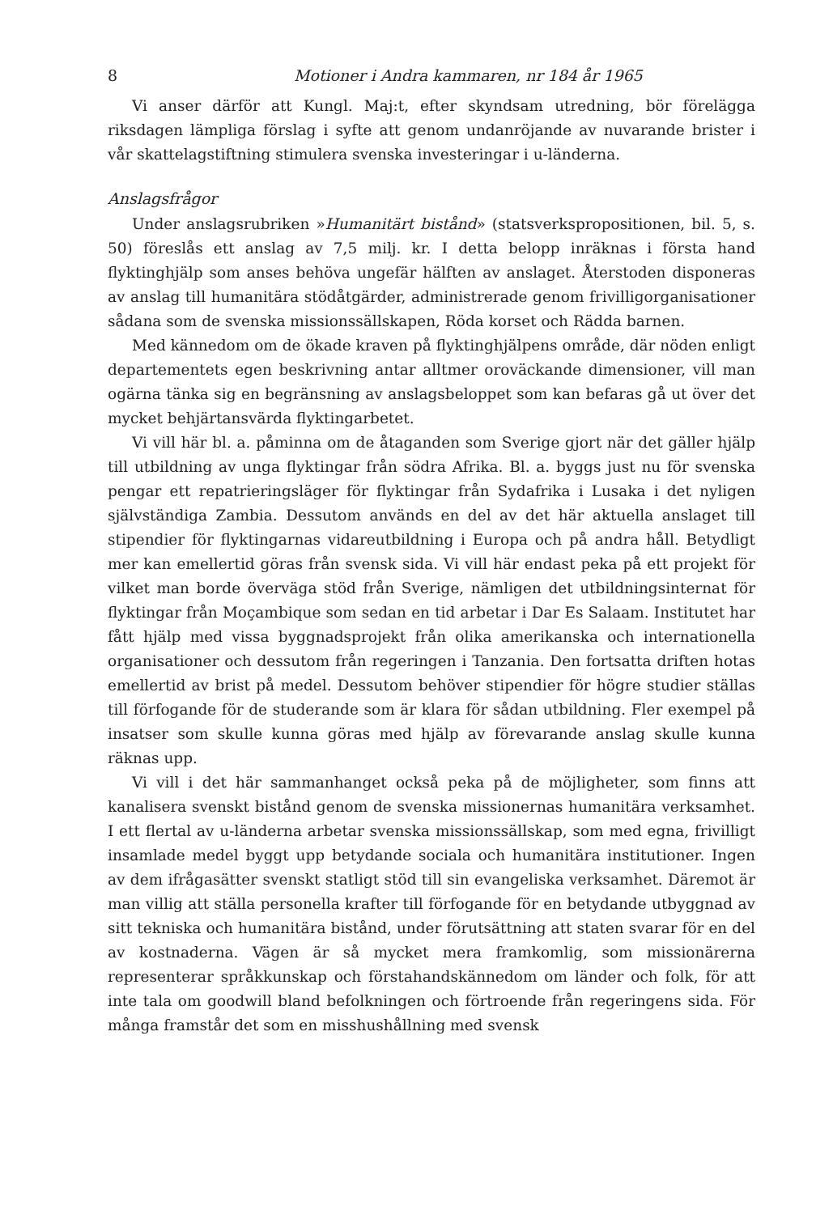8 Motioner i Andra kammaren, nr 184 år 1965
Vi anser därför att Kungl. Maj:t, efter skyndsam utredning, bör förelägga riksdagen lämpliga förslag i syfte att genom undanröjande av nuvarande brister i vår skattelagstiftning stimulera svenska investeringar i u-länderna.
Anslagsfrågor
Under anslagsrubriken »Humanitärt bistånd» (statsverkspropositionen, bil. 5, s. 50) föreslås ett anslag av 7,5 milj. kr. I detta belopp inräknas i första hand flyktinghjälp som anses behöva ungefär hälften av anslaget. Återstoden disponeras av anslag till humanitära stödåtgärder, administrerade genom frivilligorganisationer sådana som de svenska missionssällskapen, Röda korset och Rädda barnen.
Med kännedom om de ökade kraven på flyktinghjälpens område, där nöden enligt departementets egen beskrivning antar alltmer oroväckande dimensioner, vill man ogärna tänka sig en begränsning av anslagsbeloppet som kan befaras gå ut över det mycket behjärtansvärda flyktingarbetet.
Vi vill här bl. a. påminna om de åtaganden som Sverige gjort när det gäller hjälp till utbildning av unga flyktingar från södra Afrika. Bl. a. byggs just nu för svenska pengar ett repatrieringsläger för flyktingar från Sydafrika i Lusaka i det nyligen självständiga Zambia. Dessutom används en del av det här aktuella anslaget till stipendier för flyktingarnas vidareutbildning i Europa och på andra håll. Betydligt mer kan emellertid göras från svensk sida. Vi vill här endast peka på ett projekt för vilket man borde överväga stöd från Sverige, nämligen det utbildningsinternat för flyktingar från Moçambique som sedan en tid arbetar i Dar Es Salaam. Institutet har fått hjälp med vissa byggnadsprojekt från olika amerikanska och internationella organisationer och dessutom från regeringen i Tanzania. Den fortsatta driften hotas emellertid av brist på medel. Dessutom behöver stipendier för högre studier ställas till förfogande för de studerande som är klara för sådan utbildning. Fler exempel på insatser som skulle kunna göras med hjälp av förevarande anslag skulle kunna räknas upp.
Vi vill i det här sammanhanget också peka på de möjligheter, som finns att kanalisera svenskt bistånd genom de svenska missionernas humanitära verksamhet. I ett flertal av u-länderna arbetar svenska missionssällskap, som med egna, frivilligt insamlade medel byggt upp betydande sociala och humanitära institutioner. Ingen av dem ifrågasätter svenskt statligt stöd till sin evangeliska verksamhet. Däremot är man villig att ställa personella krafter till förfogande för en betydande utbyggnad av sitt tekniska och humanitära bistånd, under förutsättning att staten svarar för en del av kostnaderna. Vägen är så mycket mera framkomlig, som missionärerna representerar språkkunskap och förstahandskännedom om länder och folk, för att inte tala om goodwill bland befolkningen och förtroende från regeringens sida. För många framstår det som en misshushållning med svensk